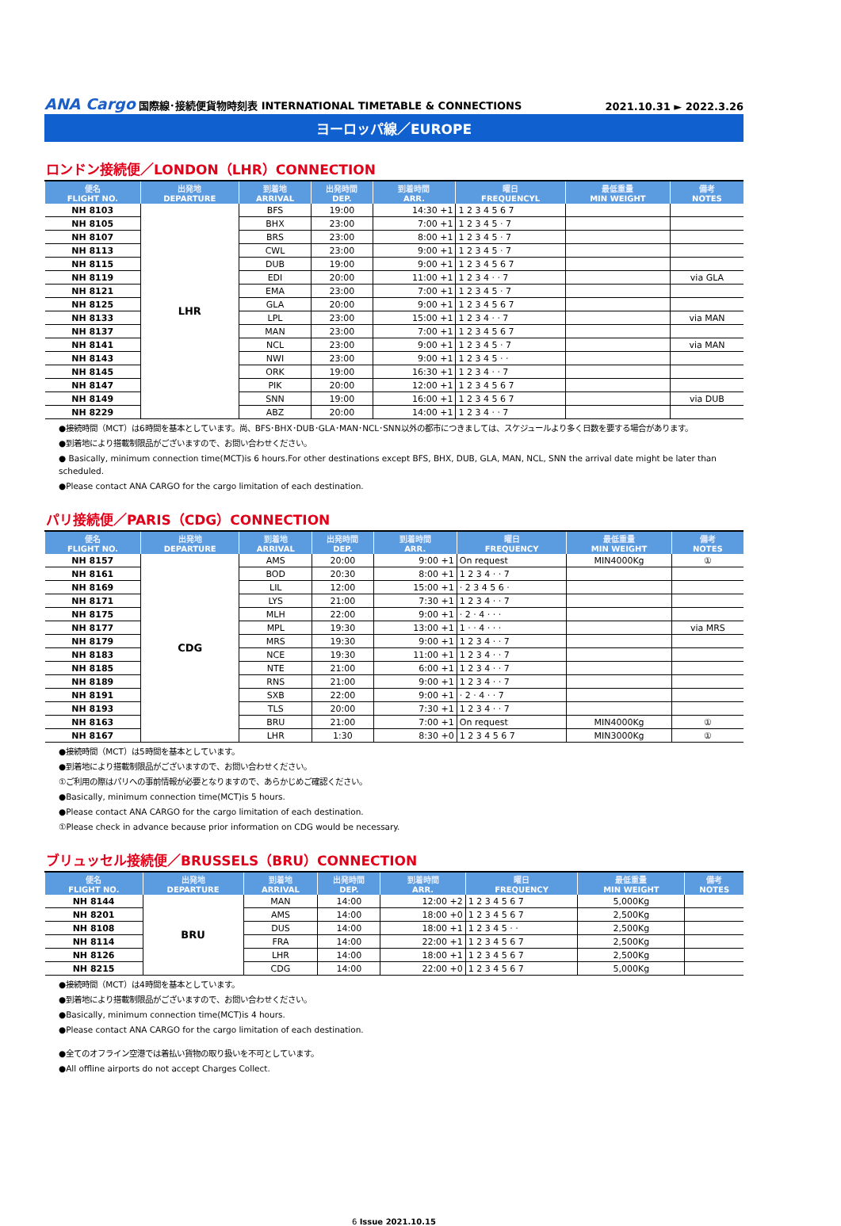ANA Cargo 国際線･接続便貨物時刻表 INTERNATIONAL TIMETABLE & CONNECTIONS
2021.10.31 ► 2022.3.26
ヨーロッパ線／EUROPE
ロンドン接続便／LONDON（LHR）CONNECTION
| 便名 FLIGHT NO. | 出発地 DEPARTURE | 到着地 ARRIVAL | 出発時間 DEP. | 到着時間 ARR. | 曜日 FREQUENCYL | 最低重量 MIN WEIGHT | 備考 NOTES |
| --- | --- | --- | --- | --- | --- | --- | --- |
| NH 8103 | LHR | BFS | 19:00 | 14:30 +1 | 1 2 3 4 5 6 7 | | |
| NH 8105 | | BHX | 23:00 | 7:00 +1 | 1 2 3 4 5 · 7 | | |
| NH 8107 | | BRS | 23:00 | 8:00 +1 | 1 2 3 4 5 · 7 | | |
| NH 8113 | | CWL | 23:00 | 9:00 +1 | 1 2 3 4 5 · 7 | | |
| NH 8115 | | DUB | 19:00 | 9:00 +1 | 1 2 3 4 5 6 7 | | |
| NH 8119 | | EDI | 20:00 | 11:00 +1 | 1 2 3 4 · · 7 | | via GLA |
| NH 8121 | | EMA | 23:00 | 7:00 +1 | 1 2 3 4 5 · 7 | | |
| NH 8125 | | GLA | 20:00 | 9:00 +1 | 1 2 3 4 5 6 7 | | |
| NH 8133 | | LPL | 23:00 | 15:00 +1 | 1 2 3 4 · · 7 | | via MAN |
| NH 8137 | | MAN | 23:00 | 7:00 +1 | 1 2 3 4 5 6 7 | | |
| NH 8141 | | NCL | 23:00 | 9:00 +1 | 1 2 3 4 5 · 7 | | via MAN |
| NH 8143 | | NWI | 23:00 | 9:00 +1 | 1 2 3 4 5 · · | | |
| NH 8145 | | ORK | 19:00 | 16:30 +1 | 1 2 3 4 · · 7 | | |
| NH 8147 | | PIK | 20:00 | 12:00 +1 | 1 2 3 4 5 6 7 | | |
| NH 8149 | | SNN | 19:00 | 16:00 +1 | 1 2 3 4 5 6 7 | | via DUB |
| NH 8229 | | ABZ | 20:00 | 14:00 +1 | 1 2 3 4 · · 7 | | |
●接続時間（MCT）は6時間を基本としています。尚、BFS･BHX･DUB･GLA･MAN･NCL･SNN以外の都市につきましては、スケジュールより多く日数を要する場合があります。
●到着地により搭載制限品がございますので、お問い合わせください。
● Basically, minimum connection time(MCT)is 6 hours.For other destinations except BFS, BHX, DUB, GLA, MAN, NCL, SNN the arrival date might be later than scheduled.
●Please contact ANA CARGO for the cargo limitation of each destination.
パリ接続便／PARIS（CDG）CONNECTION
| 便名 FLIGHT NO. | 出発地 DEPARTURE | 到着地 ARRIVAL | 出発時間 DEP. | 到着時間 ARR. | 曜日 FREQUENCY | 最低重量 MIN WEIGHT | 備考 NOTES |
| --- | --- | --- | --- | --- | --- | --- | --- |
| NH 8157 | CDG | AMS | 20:00 | 9:00 +1 | On request | MIN4000Kg | ① |
| NH 8161 | | BOD | 20:30 | 8:00 +1 | 1 2 3 4 · · 7 | | |
| NH 8169 | | LIL | 12:00 | 15:00 +1 | · 2 3 4 5 6 · | | |
| NH 8171 | | LYS | 21:00 | 7:30 +1 | 1 2 3 4 · · 7 | | |
| NH 8175 | | MLH | 22:00 | 9:00 +1 | · 2 · 4 · · · | | |
| NH 8177 | | MPL | 19:30 | 13:00 +1 | 1 · · 4 · · · | | via MRS |
| NH 8179 | | MRS | 19:30 | 9:00 +1 | 1 2 3 4 · · 7 | | |
| NH 8183 | | NCE | 19:30 | 11:00 +1 | 1 2 3 4 · · 7 | | |
| NH 8185 | | NTE | 21:00 | 6:00 +1 | 1 2 3 4 · · 7 | | |
| NH 8189 | | RNS | 21:00 | 9:00 +1 | 1 2 3 4 · · 7 | | |
| NH 8191 | | SXB | 22:00 | 9:00 +1 | · 2 · 4 · · 7 | | |
| NH 8193 | | TLS | 20:00 | 7:30 +1 | 1 2 3 4 · · 7 | | |
| NH 8163 | | BRU | 21:00 | 7:00 +1 | On request | MIN4000Kg | ① |
| NH 8167 | | LHR | 1:30 | 8:30 +0 | 1 2 3 4 5 6 7 | MIN3000Kg | ① |
●接続時間（MCT）は5時間を基本としています。
●到着地により搭載制限品がございますので、お問い合わせください。
①ご利用の際はパリへの事前情報が必要となりますので、あらかじめご確認ください。
●Basically, minimum connection time(MCT)is 5 hours.
●Please contact ANA CARGO for the cargo limitation of each destination.
①Please check in advance because prior information on CDG would be necessary.
ブリュッセル接続便／BRUSSELS（BRU）CONNECTION
| 便名 FLIGHT NO. | 出発地 DEPARTURE | 到着地 ARRIVAL | 出発時間 DEP. | 到着時間 ARR. | 曜日 FREQUENCY | 最低重量 MIN WEIGHT | 備考 NOTES |
| --- | --- | --- | --- | --- | --- | --- | --- |
| NH 8144 | BRU | MAN | 14:00 | 12:00 +2 | 1 2 3 4 5 6 7 | 5,000Kg | |
| NH 8201 | | AMS | 14:00 | 18:00 +0 | 1 2 3 4 5 6 7 | 2,500Kg | |
| NH 8108 | | DUS | 14:00 | 18:00 +1 | 1 2 3 4 5 · · | 2,500Kg | |
| NH 8114 | | FRA | 14:00 | 22:00 +1 | 1 2 3 4 5 6 7 | 2,500Kg | |
| NH 8126 | | LHR | 14:00 | 18:00 +1 | 1 2 3 4 5 6 7 | 2,500Kg | |
| NH 8215 | | CDG | 14:00 | 22:00 +0 | 1 2 3 4 5 6 7 | 5,000Kg | |
●接続時間（MCT）は4時間を基本としています。
●到着地により搭載制限品がございますので、お問い合わせください。
●Basically, minimum connection time(MCT)is 4 hours.
●Please contact ANA CARGO for the cargo limitation of each destination.
●全てのオフライン空港では着払い貨物の取り扱いを不可としています。
●All offline airports do not accept Charges Collect.
6 Issue 2021.10.15